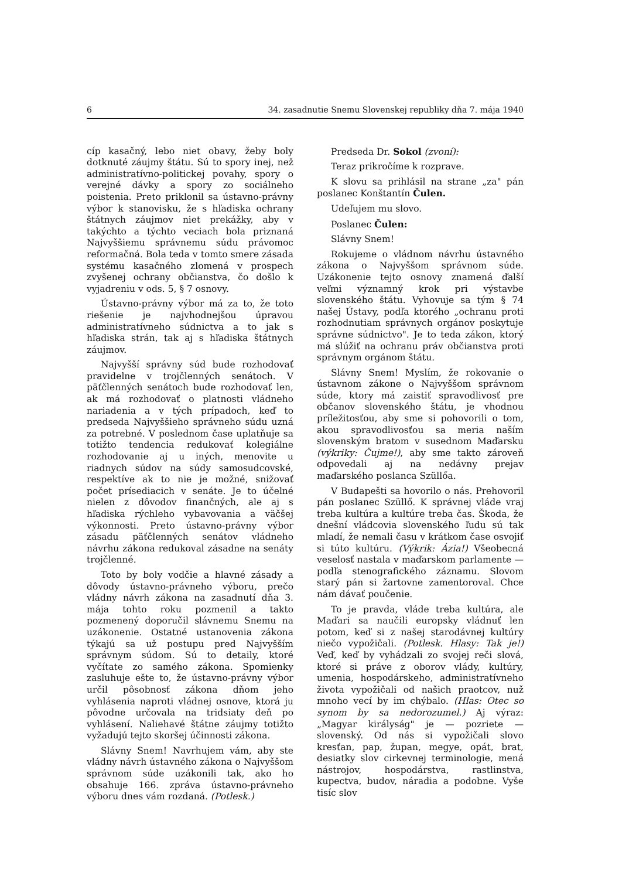6 34. zasadnutie Snemu Slovenskej republiky dňa 7. mája 1940
cíp kasačný, lebo niet obavy, žeby boly dotknuté záujmy štátu. Sú to spory inej, než administratívno-politickej povahy, spory o verejné dávky a spory zo sociálneho poistenia. Preto priklonil sa ústavno-právny výbor k stanovisku, že s hľadiska ochrany štátnych záujmov niet prekážky, aby v takýchto a týchto veciach bola priznaná Najvyššiemu správnemu súdu právomoc reformačná. Bola teda v tomto smere zásada systému kasačného zlomená v prospech zvyšenej ochrany občianstva, čo došlo k vyjadreniu v ods. 5, § 7 osnovy.
Ústavno-právny výbor má za to, že toto riešenie je najvhodnejšou úpravou administratívneho súdnictva a to jak s hľadiska strán, tak aj s hľadiska štátnych záujmov.
Najvyšší správny súd bude rozhodovať pravidelne v trojčlenných senátoch. V päťčlenných senátoch bude rozhodovať len, ak má rozhodovať o platnosti vládneho nariadenia a v tých prípadoch, keď to predseda Najvyššieho správneho súdu uzná za potrebné. V poslednom čase uplatňuje sa totižto tendencia redukovať kolegiálne rozhodovanie aj u iných, menovite u riadnych súdov na súdy samosudcovské, respektíve ak to nie je možné, snižovať počet prísediacich v senáte. Je to účelné nielen z dôvodov finančných, ale aj s hľadiska rýchleho vybavovania a väčšej výkonnosti. Preto ústavno-právny výbor zásadu päťčlenných senátov vládneho návrhu zákona redukoval zásadne na senáty trojčlenné.
Toto by boly vodčie a hlavné zásady a dôvody ústavno-právneho výboru, prečo vládny návrh zákona na zasadnutí dňa 3. mája tohto roku pozmenil a takto pozmenený doporučil slávnemu Snemu na uzákonenie. Ostatné ustanovenia zákona týkajú sa už postupu pred Najvyšším správnym súdom. Sú to detaily, ktoré vyčítate zo samého zákona. Spomienky zasluhuje ešte to, že ústavno-právny výbor určil pôsobnosť zákona dňom jeho vyhlásenia naproti vládnej osnove, ktorá ju pôvodne určovala na tridsiaty deň po vyhlásení. Naliehavé štátne záujmy totižto vyžadujú tejto skoršej účinnosti zákona.
Slávny Snem! Navrhujem vám, aby ste vládny návrh ústavného zákona o Najvyššom správnom súde uzákonili tak, ako ho obsahuje 166. zpráva ústavno-právneho výboru dnes vám rozdaná. (Potlesk.)
Predseda Dr. Sokol (zvoní):
Teraz prikročíme k rozprave.
K slovu sa prihlásil na strane „za" pán poslanec Konštantín Čulen.
Udeľujem mu slovo.
Poslanec Čulen:
Slávny Snem!
Rokujeme o vládnom návrhu ústavného zákona o Najvyššom správnom súde. Uzákonenie tejto osnovy znamená ďalší veľmi významný krok pri výstavbe slovenského štátu. Vyhovuje sa tým § 74 našej Ústavy, podľa ktorého „ochranu proti rozhodnutiam správnych orgánov poskytuje správne súdnictvo". Je to teda zákon, ktorý má slúžiť na ochranu práv občianstva proti správnym orgánom štátu.
Slávny Snem! Myslím, že rokovanie o ústavnom zákone o Najvyššom správnom súde, ktory má zaistiť spravodlivosť pre občanov slovenského štátu, je vhodnou príležitosťou, aby sme si pohovorili o tom, akou spravodlivosťou sa meria naším slovenským bratom v susednom Maďarsku (výkriky: Čujme!), aby sme takto zároveň odpovedali aj na nedávny prejav maďarského poslanca Szüllőa.
V Budapešti sa hovorilo o nás. Prehovoril pán poslanec Szüllő. K správnej vláde vraj treba kultúra a kultúre treba čas. Škoda, že dnešní vládcovia slovenského ľudu sú tak mladí, že nemali času v krátkom čase osvojiť si túto kultúru. (Výkrik: Ázia!) Všeobecná veselosť nastala v maďarskom parlamente — podľa stenografického záznamu. Slovom starý pán si žartovne zamentoroval. Chce nám dávať poučenie.
To je pravda, vláde treba kultúra, ale Maďari sa naučili europsky vládnuť len potom, keď si z našej starodávnej kultúry niečo vypožičali. (Potlesk. Hlasy: Tak je!) Veď, keď by vyhádzali zo svojej reči slová, ktoré si práve z oborov vlády, kultúry, umenia, hospodárskeho, administratívneho života vypožičali od našich praotcov, nuž mnoho vecí by im chýbalo. (Hlas: Otec so synom by sa nedorozumel.) Aj výraz: „Magyar királyság" je — pozriete — slovenský. Od nás si vypožičali slovo kresťan, pap, župan, megye, opát, brat, desiatky slov cirkevnej terminologie, mená nástrojov, hospodárstva, rastlinstva, kupectva, budov, náradia a podobne. Vyše tisíc slov